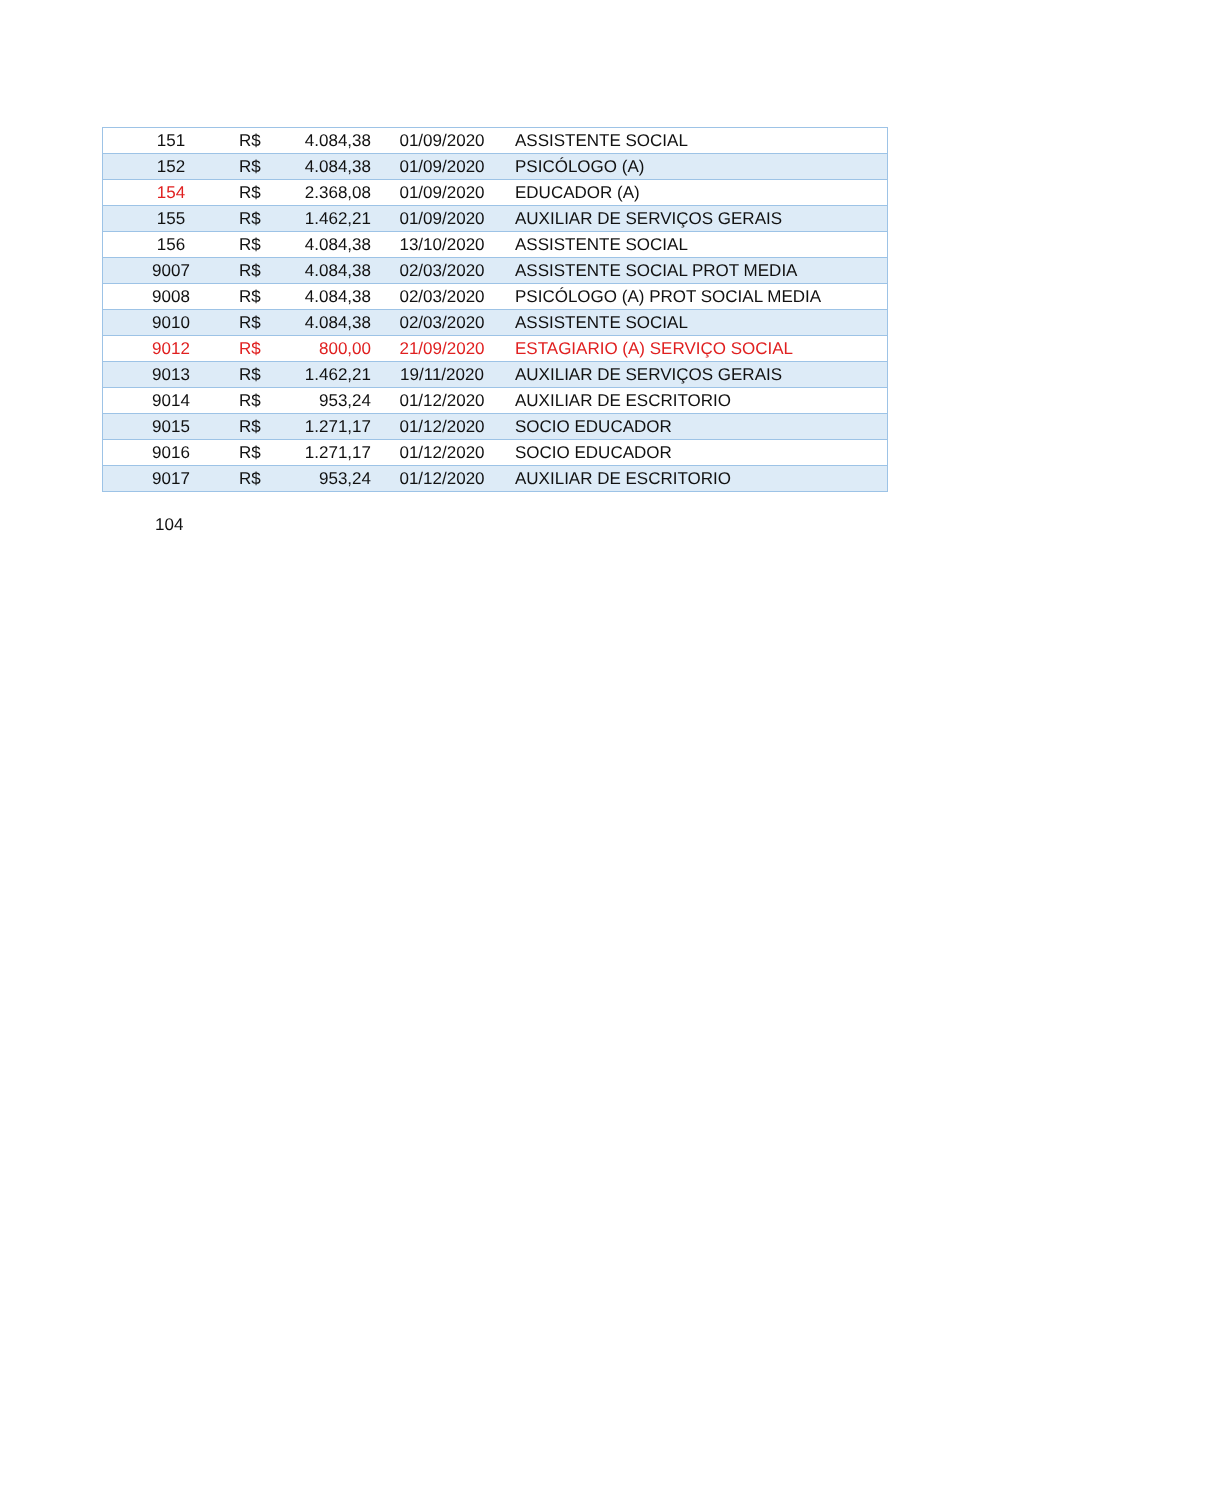| 151 | R$ | 4.084,38 | 01/09/2020 | ASSISTENTE SOCIAL |
| 152 | R$ | 4.084,38 | 01/09/2020 | PSICÓLOGO (A) |
| 154 | R$ | 2.368,08 | 01/09/2020 | EDUCADOR (A) |
| 155 | R$ | 1.462,21 | 01/09/2020 | AUXILIAR DE SERVIÇOS GERAIS |
| 156 | R$ | 4.084,38 | 13/10/2020 | ASSISTENTE SOCIAL |
| 9007 | R$ | 4.084,38 | 02/03/2020 | ASSISTENTE SOCIAL PROT MEDIA |
| 9008 | R$ | 4.084,38 | 02/03/2020 | PSICÓLOGO (A) PROT SOCIAL MEDIA |
| 9010 | R$ | 4.084,38 | 02/03/2020 | ASSISTENTE SOCIAL |
| 9012 | R$ | 800,00 | 21/09/2020 | ESTAGIARIO (A) SERVIÇO SOCIAL |
| 9013 | R$ | 1.462,21 | 19/11/2020 | AUXILIAR DE SERVIÇOS GERAIS |
| 9014 | R$ | 953,24 | 01/12/2020 | AUXILIAR DE ESCRITORIO |
| 9015 | R$ | 1.271,17 | 01/12/2020 | SOCIO EDUCADOR |
| 9016 | R$ | 1.271,17 | 01/12/2020 | SOCIO EDUCADOR |
| 9017 | R$ | 953,24 | 01/12/2020 | AUXILIAR DE ESCRITORIO |
104